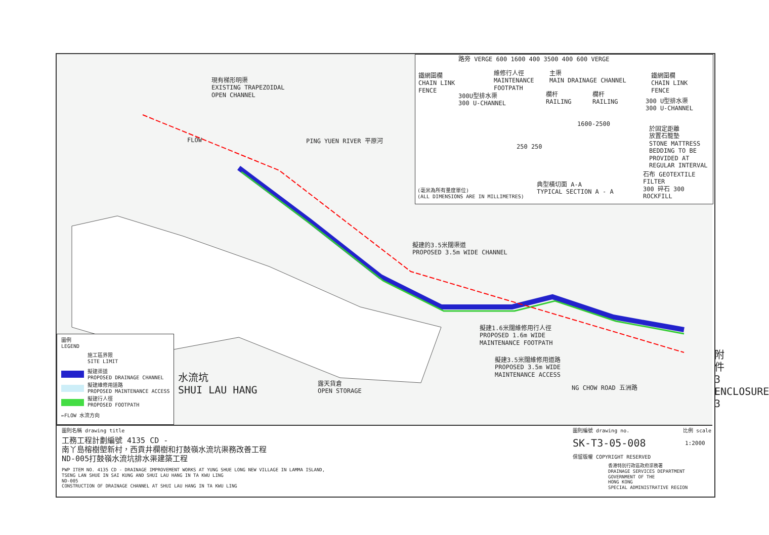現有梯形明渠
EXISTING TRAPEZOIDAL
OPEN CHANNEL
PING YUEN RIVER 平原河
擬建的3.5米闊渠道
PROPOSED 3.5m WIDE CHANNEL
擬建1.6米闊維修用行人徑
PROPOSED 1.6m WIDE
MAINTENANCE FOOTPATH
擬建3.5米闊維修用道路
PROPOSED 3.5m WIDE
MAINTENANCE ACCESS
NG CHOW ROAD 五洲路
水流坑
SHUI LAU HANG
露天貨倉
OPEN STORAGE
FLOW
附件3 ENCLOSURE 3
路旁 VERGE 600 1600 400 3500 400 600 VERGE
鐵網圍欄
CHAIN LINK
FENCE
維修行人徑
MAINTENANCE
FOOTPATH
主渠
MAIN DRAINAGE CHANNEL
鐵網圍欄
CHAIN LINK
FENCE
300U型排水渠
300 U-CHANNEL
欄杆
RAILING
欄杆
RAILING
300 U型排水渠
300 U-CHANNEL
於固定距離
放置石籠墊
STONE MATTRESS
BEDDING TO BE
PROVIDED AT
REGULAR INTERVAL
石布 GEOTEXTILE FILTER
300 碎石 300 ROCKFILL
1600-2500
250 250
典型橫切面 A-A
TYPICAL SECTION A - A
(毫米為所有量度單位)
(ALL DIMENSIONS ARE IN MILLIMETRES)
圖例
LEGEND
施工區界限
SITE LIMIT
擬建渠道
PROPOSED DRAINAGE CHANNEL
擬建維修用道路
PROPOSED MAINTENANCE ACCESS
擬建行人徑
PROPOSED FOOTPATH
←FLOW 水流方向
圖則名稱 drawing title
工務工程計劃編號 4135 CD -
南丫島榕樹塱新村，西貢井欄樹和打鼓嶺水流坑渠務改善工程
ND-005打鼓嶺水流坑排水渠建築工程
PWP ITEM NO. 4135 CD - DRAINAGE IMPROVEMENT WORKS AT YUNG SHUE LONG NEW VILLAGE IN LAMMA ISLAND,
TSENG LAN SHUE IN SAI KUNG AND SHUI LAU HANG IN TA KWU LING
ND-005
CONSTRUCTION OF DRAINAGE CHANNEL AT SHUI LAU HANG IN TA KWU LING
圖則編號 drawing no.
SK-T3-05-008
比例 scale
1:2000
保留版權 COPYRIGHT RESERVED
香港特別行政區政府渠務署
DRAINAGE SERVICES DEPARTMENT
GOVERNMENT OF THE
HONG KONG
SPECIAL ADMINISTRATIVE REGION